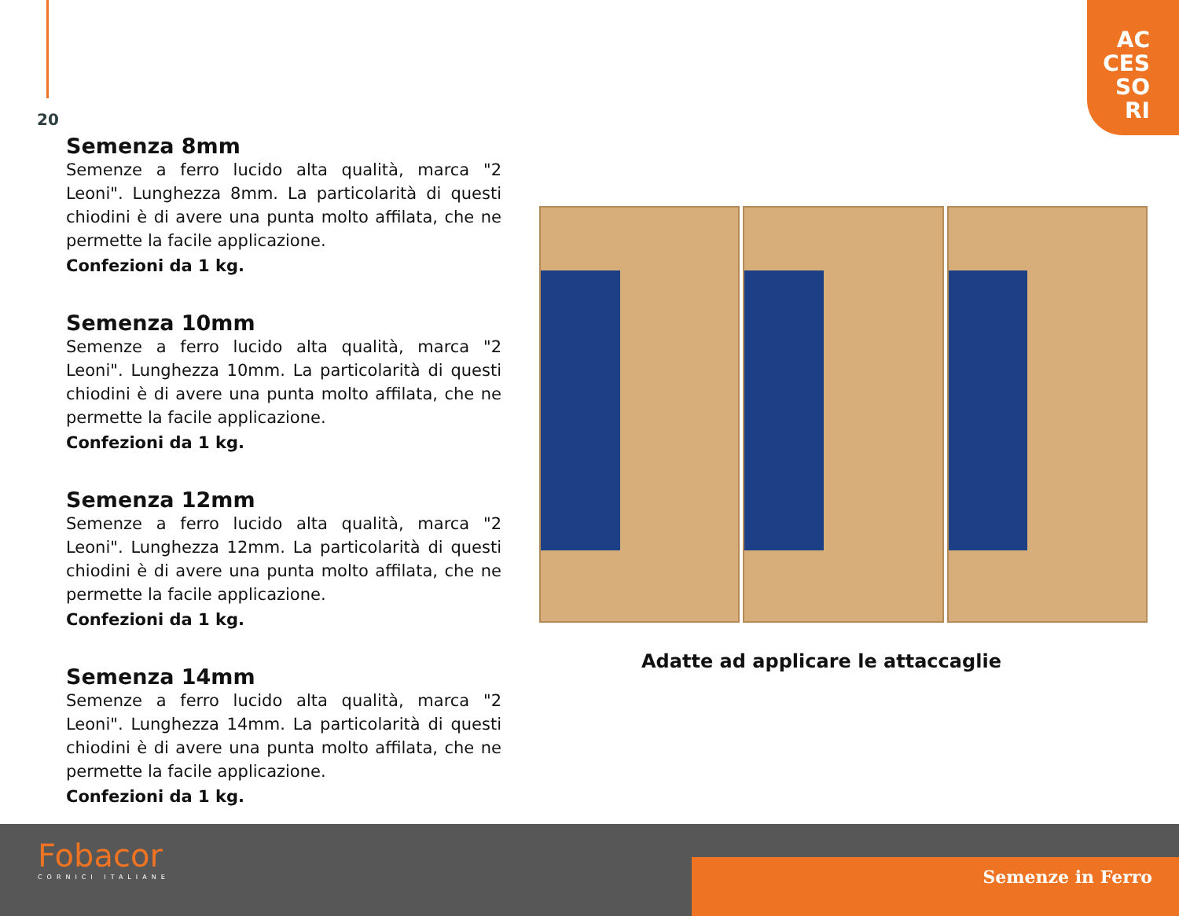AC
CES
SO
RI
20
Semenza 8mm
Semenze a ferro lucido alta qualità, marca "2 Leoni". Lunghezza 8mm. La particolarità di questi chiodini è di avere una punta molto affilata, che ne permette la facile applicazione.
Confezioni da 1 kg.
Semenza 10mm
Semenze a ferro lucido alta qualità, marca "2 Leoni". Lunghezza 10mm. La particolarità di questi chiodini è di avere una punta molto affilata, che ne permette la facile applicazione.
Confezioni da 1 kg.
Semenza 12mm
Semenze a ferro lucido alta qualità, marca "2 Leoni". Lunghezza 12mm. La particolarità di questi chiodini è di avere una punta molto affilata, che ne permette la facile applicazione.
Confezioni da 1 kg.
Semenza 14mm
Semenze a ferro lucido alta qualità, marca "2 Leoni". Lunghezza 14mm. La particolarità di questi chiodini è di avere una punta molto affilata, che ne permette la facile applicazione.
Confezioni da 1 kg.
Adatte ad applicare le attaccaglie
Semenze in Ferro
Fobacor
CORNICI ITALIANE